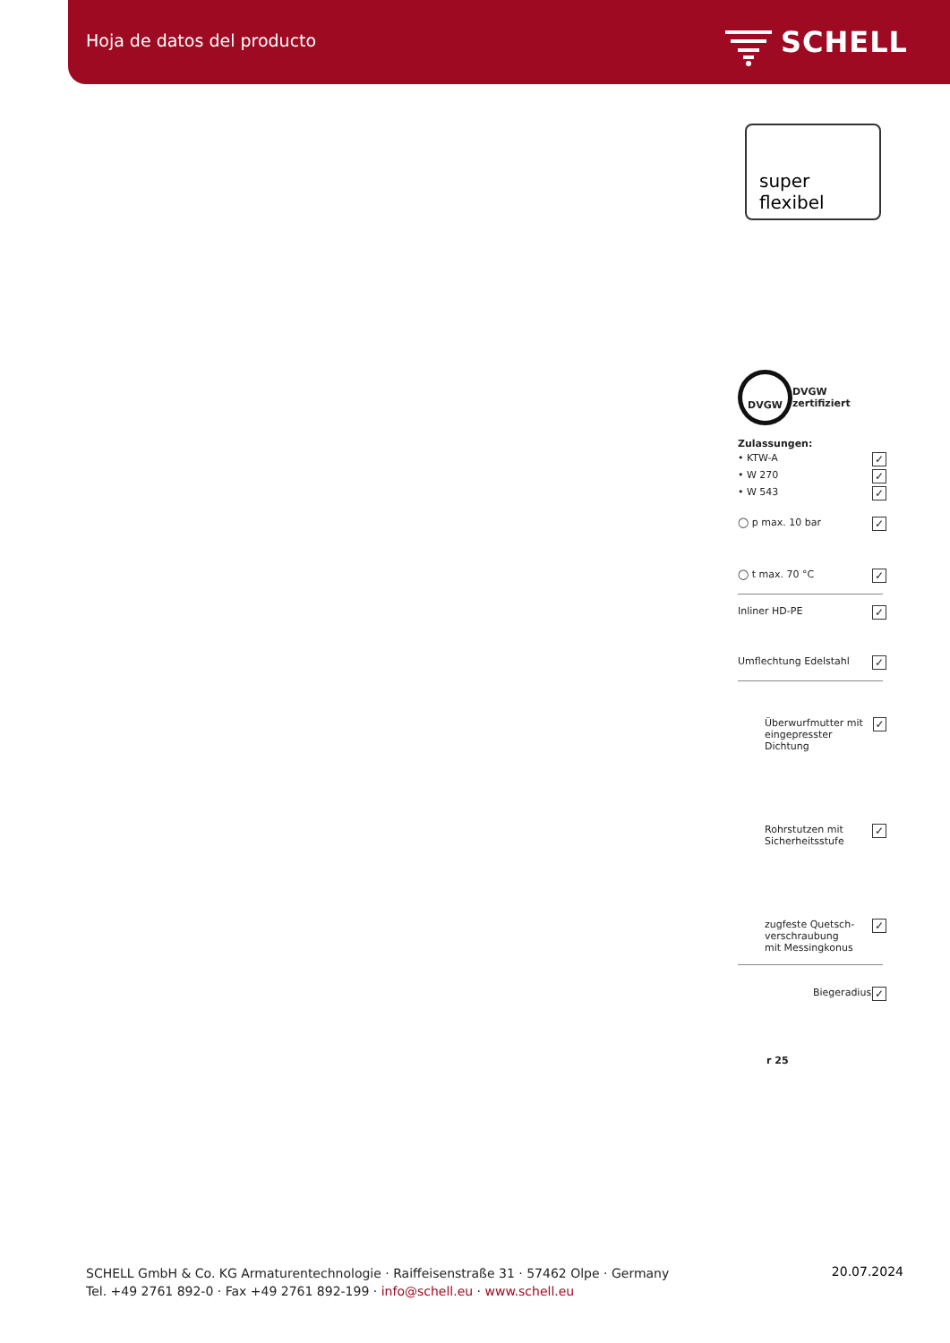Hoja de datos del producto SCHELL
super flexibel
DVGW DVGW zertifiziert
Zulassungen:
• KTW-A ✓
• W 270 ✓
• W 543 ✓
◯ p max. 10 bar ✓
◯ t max. 70 °C ✓
Inliner HD-PE ✓
Umflechtung Edelstahl ✓
Überwurfmutter mit
eingepresster Dichtung ✓
Rohrstutzen mit
Sicherheitsstufe ✓
zugfeste Quetsch-
verschraubung
mit Messingkonus ✓
Biegeradius ✓
r 25
SCHELL GmbH & Co. KG Armaturentechnologie · Raiffeisenstraße 31 · 57462 Olpe · Germany
Tel. +49 2761 892-0 · Fax +49 2761 892-199 · info@schell.eu · www.schell.eu
20.07.2024